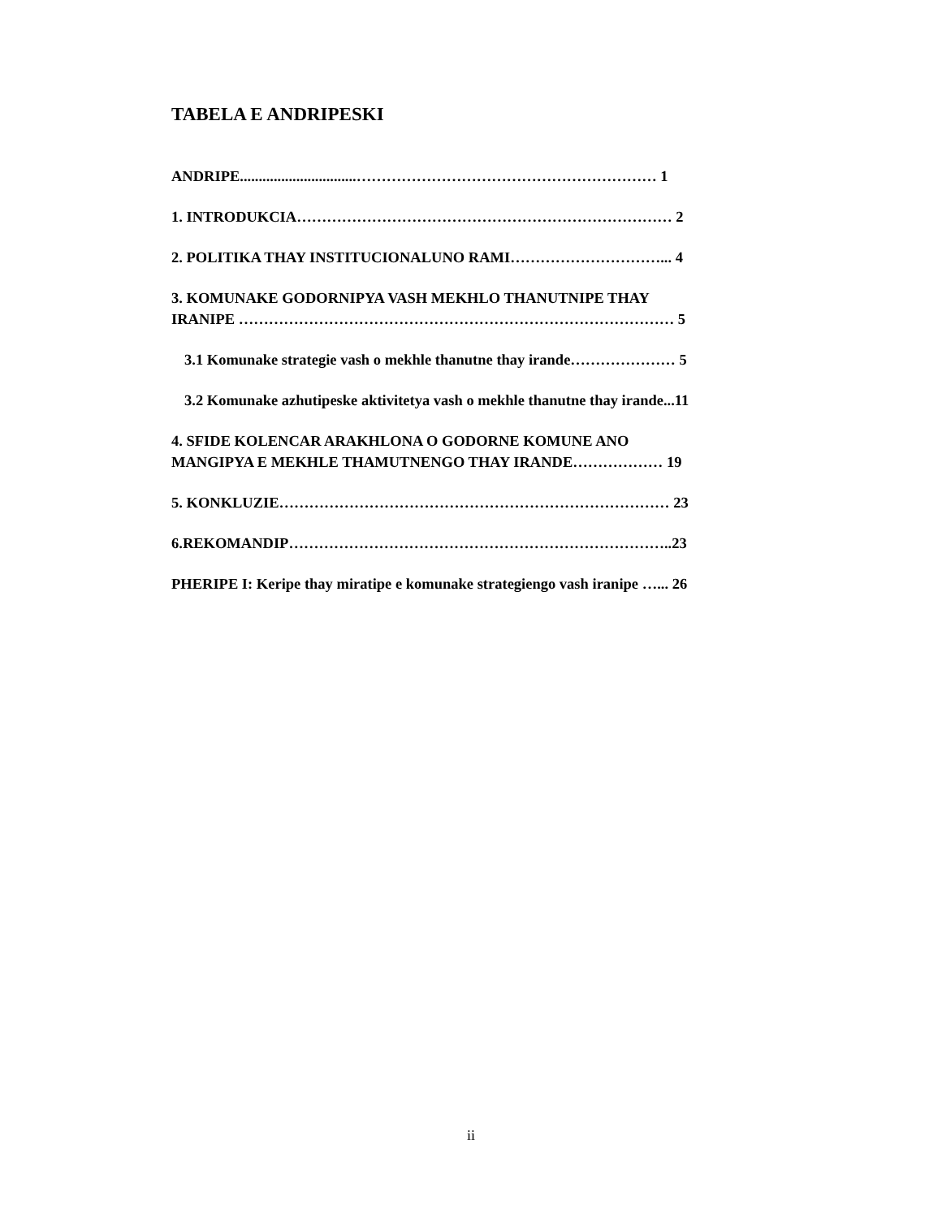TABELA E ANDRIPESKI
ANDRIPE...............................…………………………………………………… 1
1. INTRODUKCIA………………………………………………………………… 2
2. POLITIKA THAY INSTITUCIONALUNO RAMI…………………………... 4
3. KOMUNAKE GODORNIPYA VASH MEKHLO THANUTNIPE THAY
IRANIPE …………………………………………………………………………… 5
3.1 Komunake strategie vash o mekhle thanutne thay irande………………… 5
3.2 Komunake azhutipeske aktivitetya vash o mekhle thanutne thay irande...11
4. SFIDE KOLENCAR ARAKHLONA O GODORNE KOMUNE ANO
MANGIPYA E MEKHLE THAMUTNENGO THAY IRANDE……………… 19
5. KONKLUZIE…………………………………………………………………… 23
6.REKOMANDIP…………………………………………………………………..23
PHERIPE I: Keripe thay miratipe e komunake strategiengo vash iranipe …... 26
ii